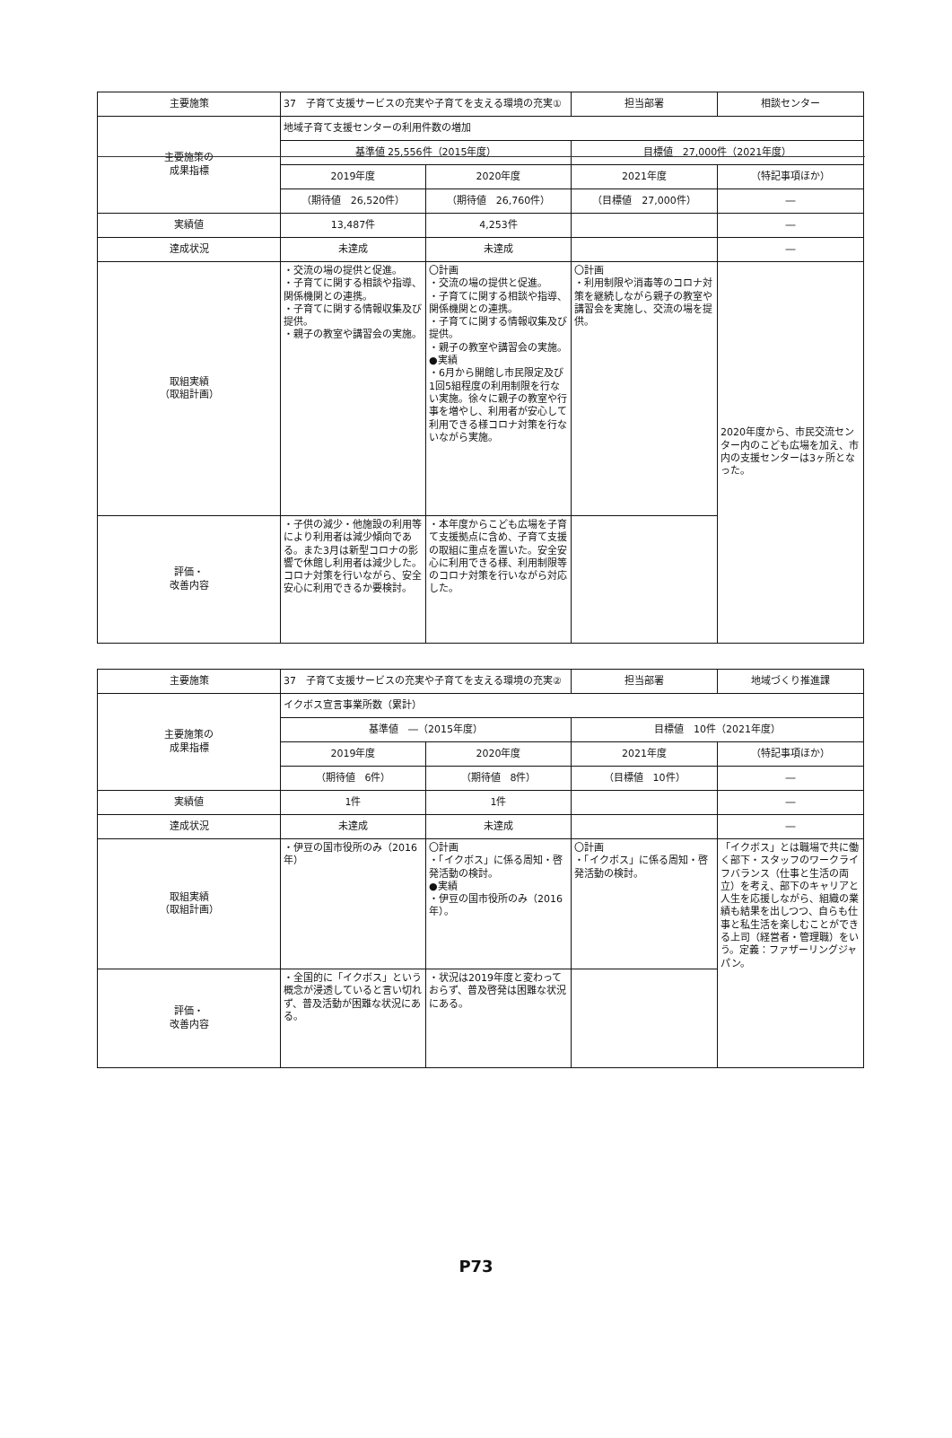| 主要施策 | 37 子育て支援サービスの充実や子育てを支える環境の充実① | | 担当部署 | 相談センター |
| 主要施策の 成果指標 | 地域子育て支援センターの利用件数の増加 | | | |
| | 基準値 25,556件（2015年度） | | 目標値 27,000件（2021年度） | |
| | 2019年度 | 2020年度 | 2021年度 | （特記事項ほか） |
| | （期待値 26,520件） | （期待値 26,760件） | （目標値 27,000件） | ― |
| 実績値 | 13,487件 | 4,253件 | | ― |
| 達成状況 | 未達成 | 未達成 | | ― |
| 取組実績 （取組計画） | ・交流の場の提供と促進。 ・子育てに関する相談や指導、関係機関との連携。 ・子育てに関する情報収集及び提供。 ・親子の教室や講習会の実施。 | 〇計画 ・交流の場の提供と促進。 ・子育てに関する相談や指導、関係機関との連携。 ・子育てに関する情報収集及び提供。 ・親子の教室や講習会の実施。 ●実績 ・6月から開館し市民限定及び1回5組程度の利用制限を行ない実施。徐々に親子の教室や行事を増やし、利用者が安心して利用できる様コロナ対策を行ないながら実施。 | 〇計画 ・利用制限や消毒等のコロナ対策を継続しながら親子の教室や講習会を実施し、交流の場を提供。 | 2020年度から、市民交流センター内のこども広場を加え、市内の支援センターは3ヶ所となった。 |
| 評価・ 改善内容 | ・子供の減少・他施設の利用等により利用者は減少傾向である。また3月は新型コロナの影響で休館し利用者は減少した。コロナ対策を行いながら、安全安心に利用できるか要検討。 | ・本年度からこども広場を子育て支援拠点に含め、子育て支援の取組に重点を置いた。安全安心に利用できる様、利用制限等のコロナ対策を行いながら対応した。 | | |
| 主要施策 | 37 子育て支援サービスの充実や子育てを支える環境の充実② | | 担当部署 | 地域づくり推進課 |
| 主要施策の 成果指標 | イクボス宣言事業所数（累計） | | | |
| | 基準値 ―（2015年度） | | 目標値 10件（2021年度） | |
| | 2019年度 | 2020年度 | 2021年度 | （特記事項ほか） |
| | （期待値 6件） | （期待値 8件） | （目標値 10件） | ― |
| 実績値 | 1件 | 1件 | | ― |
| 達成状況 | 未達成 | 未達成 | | ― |
| 取組実績 （取組計画） | ・伊豆の国市役所のみ（2016年） | 〇計画 ・「イクボス」に係る周知・啓発活動の検討。 ●実績 ・伊豆の国市役所のみ（2016年）。 | 〇計画 ・「イクボス」に係る周知・啓発活動の検討。 | 「イクボス」とは職場で共に働く部下・スタッフのワークライフバランス（仕事と生活の両立）を考え、部下のキャリアと人生を応援しながら、組織の業績も結果を出しつつ、自らも仕事と私生活を楽しむことができる上司（経営者・管理職）をいう。定義：ファザーリングジャパン。 |
| 評価・ 改善内容 | ・全国的に「イクボス」という概念が浸透していると言い切れず、普及活動が困難な状況にある。 | ・状況は2019年度と変わっておらず、普及啓発は困難な状況にある。 | | |
P73